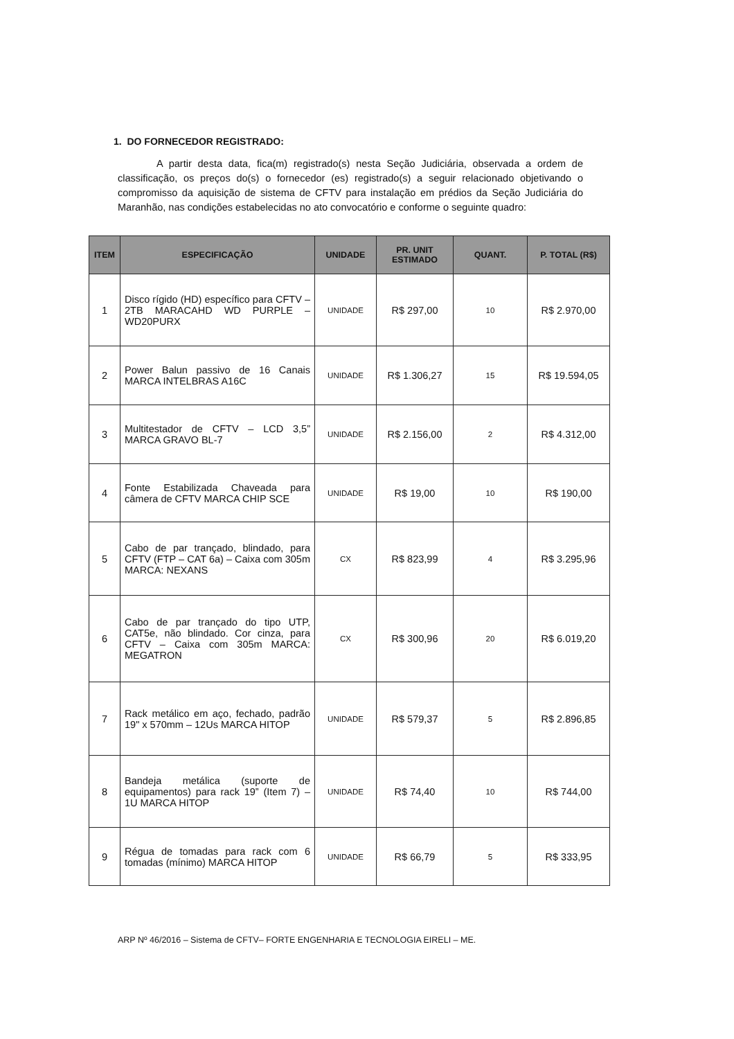1. DO FORNECEDOR REGISTRADO:
A partir desta data, fica(m) registrado(s) nesta Seção Judiciária, observada a ordem de classificação, os preços do(s) o fornecedor (es) registrado(s) a seguir relacionado objetivando o compromisso da aquisição de sistema de CFTV para instalação em prédios da Seção Judiciária do Maranhão, nas condições estabelecidas no ato convocatório e conforme o seguinte quadro:
| ITEM | ESPECIFICAÇÃO | UNIDADE | PR. UNIT ESTIMADO | QUANT. | P. TOTAL (R$) |
| --- | --- | --- | --- | --- | --- |
| 1 | Disco rígido (HD) específico para CFTV – 2TB MARACAHD WD PURPLE – WD20PURX | UNIDADE | R$ 297,00 | 10 | R$ 2.970,00 |
| 2 | Power Balun passivo de 16 Canais MARCA INTELBRAS A16C | UNIDADE | R$ 1.306,27 | 15 | R$ 19.594,05 |
| 3 | Multitestador de CFTV – LCD 3,5” MARCA GRAVO BL-7 | UNIDADE | R$ 2.156,00 | 2 | R$ 4.312,00 |
| 4 | Fonte Estabilizada Chaveada para câmera de CFTV MARCA CHIP SCE | UNIDADE | R$ 19,00 | 10 | R$ 190,00 |
| 5 | Cabo de par trançado, blindado, para CFTV (FTP – CAT 6a) – Caixa com 305m MARCA: NEXANS | CX | R$ 823,99 | 4 | R$ 3.295,96 |
| 6 | Cabo de par trançado do tipo UTP, CAT5e, não blindado. Cor cinza, para CFTV – Caixa com 305m MARCA: MEGATRON | CX | R$ 300,96 | 20 | R$ 6.019,20 |
| 7 | Rack metálico em aço, fechado, padrão 19" x 570mm – 12Us MARCA HITOP | UNIDADE | R$ 579,37 | 5 | R$ 2.896,85 |
| 8 | Bandeja metálica (suporte de equipamentos) para rack 19” (Item 7) – 1U MARCA HITOP | UNIDADE | R$ 74,40 | 10 | R$ 744,00 |
| 9 | Régua de tomadas para rack com 6 tomadas (mínimo) MARCA HITOP | UNIDADE | R$ 66,79 | 5 | R$ 333,95 |
ARP Nº 46/2016 – Sistema de CFTV– FORTE ENGENHARIA E TECNOLOGIA EIRELI – ME.